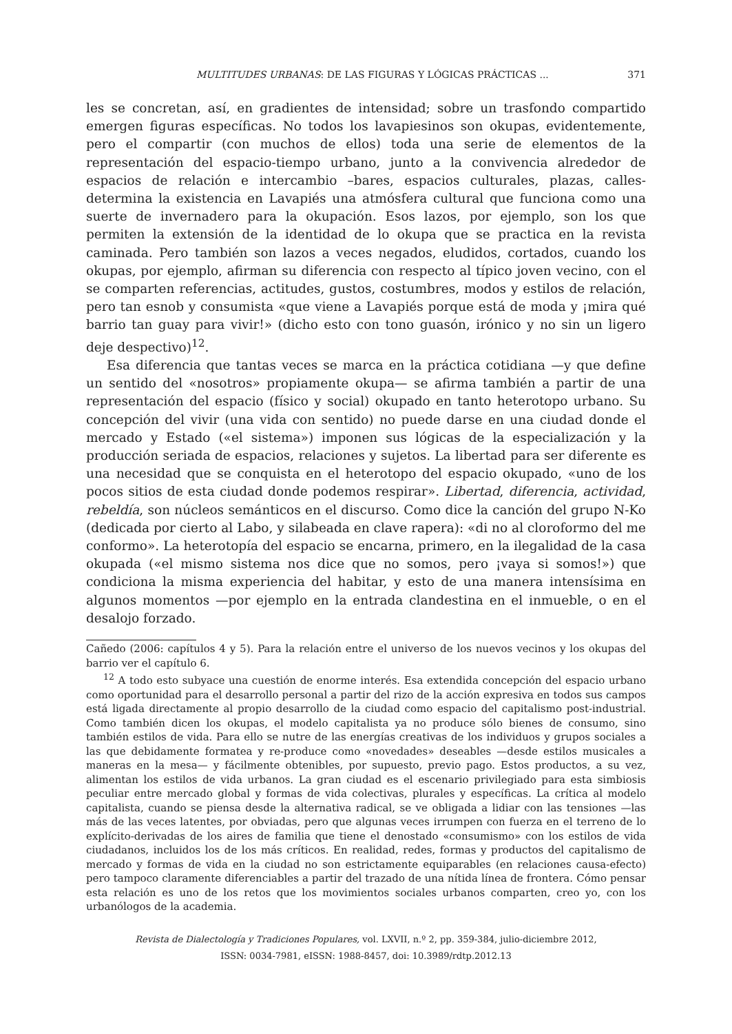MULTITUDES URBANAS: DE LAS FIGURAS Y LÓGICAS PRÁCTICAS ... 371
les se concretan, así, en gradientes de intensidad; sobre un trasfondo compartido emergen figuras específicas. No todos los lavapiesinos son okupas, evidentemente, pero el compartir (con muchos de ellos) toda una serie de elementos de la representación del espacio-tiempo urbano, junto a la convivencia alrededor de espacios de relación e intercambio –bares, espacios culturales, plazas, calles- determina la existencia en Lavapiés una atmósfera cultural que funciona como una suerte de invernadero para la okupación. Esos lazos, por ejemplo, son los que permiten la extensión de la identidad de lo okupa que se practica en la revista caminada. Pero también son lazos a veces negados, eludidos, cortados, cuando los okupas, por ejemplo, afirman su diferencia con respecto al típico joven vecino, con el se comparten referencias, actitudes, gustos, costumbres, modos y estilos de relación, pero tan esnob y consumista «que viene a Lavapiés porque está de moda y ¡mira qué barrio tan guay para vivir!» (dicho esto con tono guasón, irónico y no sin un ligero deje despectivo)<sup>12</sup>.
Esa diferencia que tantas veces se marca en la práctica cotidiana —y que define un sentido del «nosotros» propiamente okupa— se afirma también a partir de una representación del espacio (físico y social) okupado en tanto heterotopo urbano. Su concepción del vivir (una vida con sentido) no puede darse en una ciudad donde el mercado y Estado («el sistema») imponen sus lógicas de la especialización y la producción seriada de espacios, relaciones y sujetos. La libertad para ser diferente es una necesidad que se conquista en el heterotopo del espacio okupado, «uno de los pocos sitios de esta ciudad donde podemos respirar». Libertad, diferencia, actividad, rebeldía, son núcleos semánticos en el discurso. Como dice la canción del grupo N-Ko (dedicada por cierto al Labo, y silabeada en clave rapera): «di no al cloroformo del me conformo». La heterotopía del espacio se encarna, primero, en la ilegalidad de la casa okupada («el mismo sistema nos dice que no somos, pero ¡vaya si somos!») que condiciona la misma experiencia del habitar, y esto de una manera intensísima en algunos momentos —por ejemplo en la entrada clandestina en el inmueble, o en el desalojo forzado.
Cañedo (2006: capítulos 4 y 5). Para la relación entre el universo de los nuevos vecinos y los okupas del barrio ver el capítulo 6.
<sup>12</sup> A todo esto subyace una cuestión de enorme interés. Esa extendida concepción del espacio urbano como oportunidad para el desarrollo personal a partir del rizo de la acción expresiva en todos sus campos está ligada directamente al propio desarrollo de la ciudad como espacio del capitalismo post-industrial. Como también dicen los okupas, el modelo capitalista ya no produce sólo bienes de consumo, sino también estilos de vida. Para ello se nutre de las energías creativas de los individuos y grupos sociales a las que debidamente formatea y re-produce como «novedades» deseables —desde estilos musicales a maneras en la mesa— y fácilmente obtenibles, por supuesto, previo pago. Estos productos, a su vez, alimentan los estilos de vida urbanos. La gran ciudad es el escenario privilegiado para esta simbiosis peculiar entre mercado global y formas de vida colectivas, plurales y específicas. La crítica al modelo capitalista, cuando se piensa desde la alternativa radical, se ve obligada a lidiar con las tensiones —las más de las veces latentes, por obviadas, pero que algunas veces irrumpen con fuerza en el terreno de lo explícito-derivadas de los aires de familia que tiene el denostado «consumismo» con los estilos de vida ciudadanos, incluidos los de los más críticos. En realidad, redes, formas y productos del capitalismo de mercado y formas de vida en la ciudad no son estrictamente equiparables (en relaciones causa-efecto) pero tampoco claramente diferenciables a partir del trazado de una nítida línea de frontera. Cómo pensar esta relación es uno de los retos que los movimientos sociales urbanos comparten, creo yo, con los urbanólogos de la academia.
Revista de Dialectología y Tradiciones Populares, vol. LXVII, n.º 2, pp. 359-384, julio-diciembre 2012,
ISSN: 0034-7981, eISSN: 1988-8457, doi: 10.3989/rdtp.2012.13